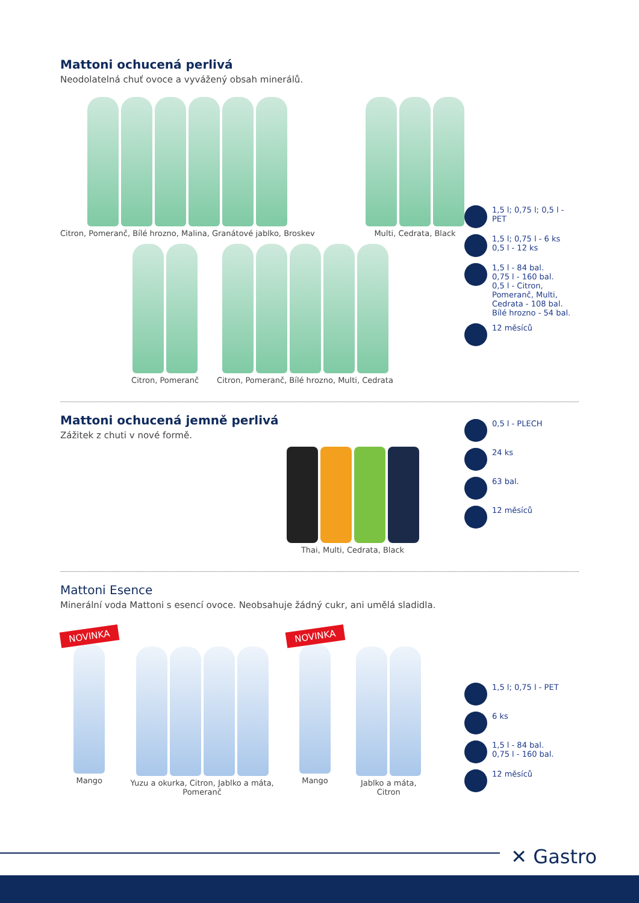Mattoni ochucená perlivá
Neodolatelná chuť ovoce a vyvážený obsah minerálů.
Citron, Pomeranč, Bílé hrozno, Malina, Granátové jablko, Broskev
Multi, Cedrata, Black
Citron, Pomeranč Citron, Pomeranč, Bílé hrozno, Multi, Cedrata
1,5 l; 0,75 l; 0,5 l - PET
1,5 l; 0,75 l - 6 ks
0,5 l - 12 ks
1,5 l - 84 bal.
0,75 l - 160 bal.
0,5 l - Citron, Pomeranč, Multi, Cedrata - 108 bal.
Bílé hrozno - 54 bal.
12 měsíců
Mattoni ochucená jemně perlivá
Zážitek z chuti v nové formě.
Thai, Multi, Cedrata, Black
0,5 l - PLECH
24 ks
63 bal.
12 měsíců
Mattoni Esence
Minerální voda Mattoni s esencí ovoce. Neobsahuje žádný cukr, ani umělá sladidla.
NOVINKA
Mango
Yuzu a okurka, Citron, Jablko a máta,
Pomeranč
NOVINKA
Mango
Jablko a máta,
Citron
1,5 l; 0,75 l - PET
6 ks
1,5 l - 84 bal.
0,75 l - 160 bal.
12 měsíců
✕ Gastro